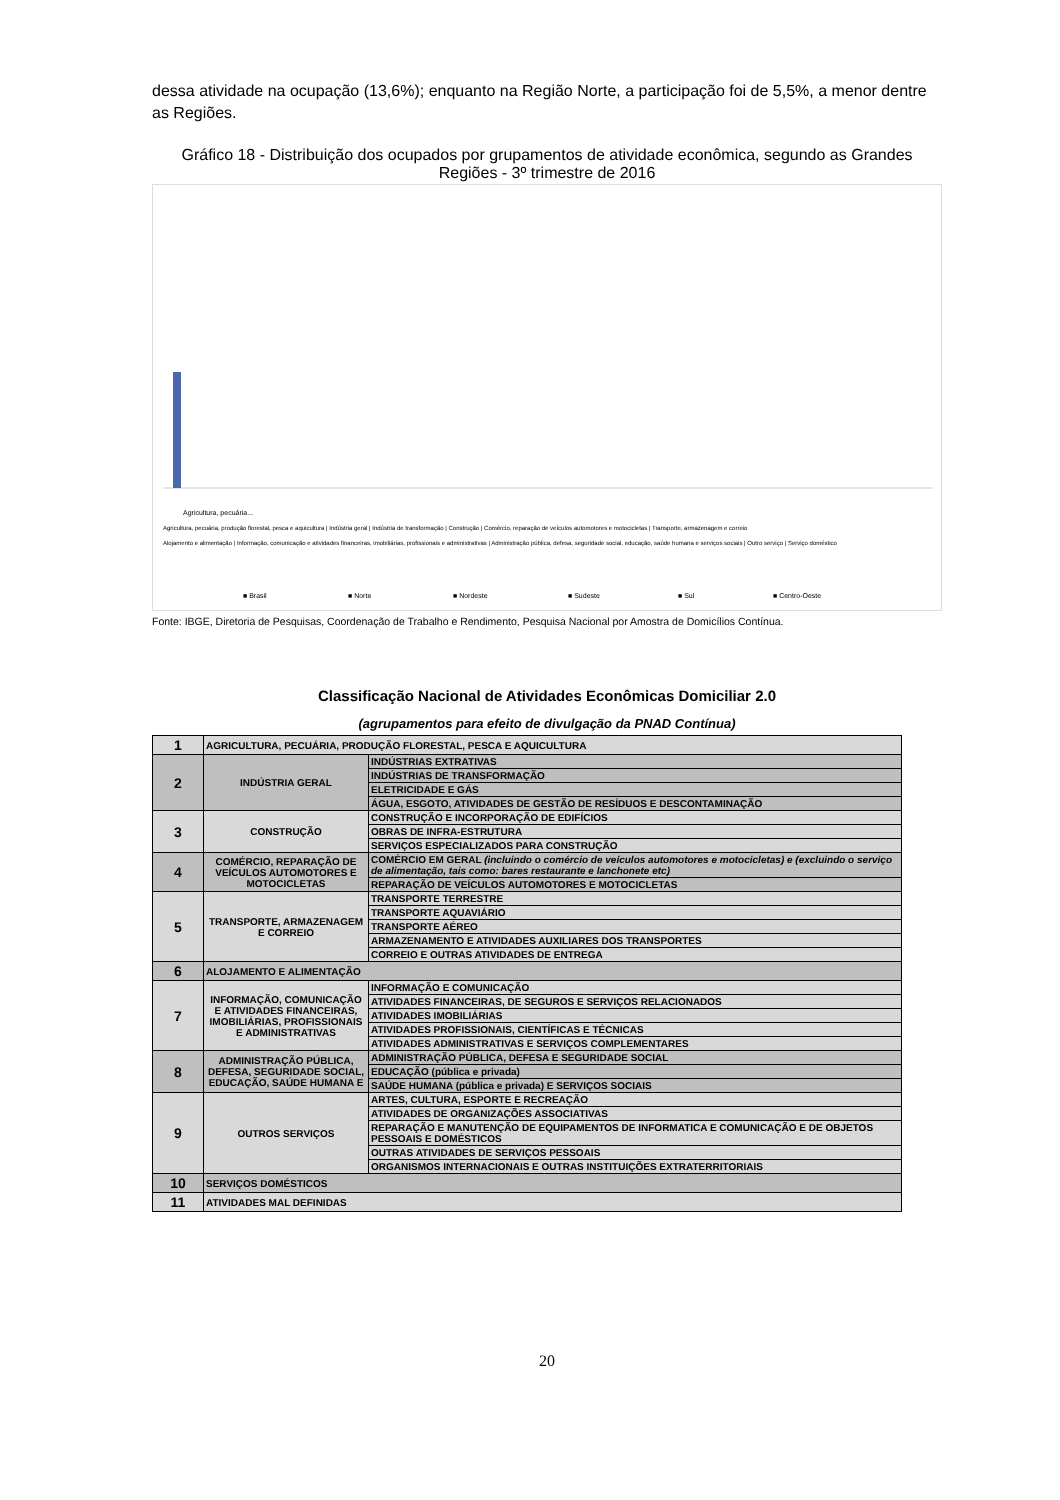dessa atividade na ocupação (13,6%); enquanto na Região Norte, a participação foi de 5,5%, a menor dentre as Regiões.
Gráfico 18 - Distribuição dos ocupados por grupamentos de atividade econômica, segundo as Grandes Regiões - 3º trimestre de 2016
Agricultura, pecuária...
■ Brasil
■ Norte
■ Nordeste
■ Sudeste
■ Sul
■ Centro-Oeste
Agricultura, pecuária, produção florestal, pesca e aquicultura | Indústria geral | Indústria de transformação | Construção | Comércio, reparação de veículos automotores e motocicletas | Transporte, armazenagem e correio
Alojamento e alimentação | Informação, comunicação e atividades financeiras, imobiliárias, profissionais e administrativas | Administração pública, defesa, seguridade social, educação, saúde humana e serviços sociais | Outro serviço | Serviço doméstico
Fonte: IBGE, Diretoria de Pesquisas, Coordenação de Trabalho e Rendimento, Pesquisa Nacional por Amostra de Domicílios Contínua.
Classificação Nacional de Atividades Econômicas Domiciliar 2.0
(agrupamentos para efeito de divulgação da PNAD Contínua)
| 1 | AGRICULTURA, PECUÁRIA, PRODUÇÃO FLORESTAL, PESCA E AQUICULTURA | |
| 2 | INDÚSTRIA GERAL | INDÚSTRIAS EXTRATIVAS |
| | | INDÚSTRIAS DE TRANSFORMAÇÃO |
| | | ELETRICIDADE E GÁS |
| | | ÁGUA, ESGOTO, ATIVIDADES DE GESTÃO DE RESÍDUOS E DESCONTAMINAÇÃO |
| 3 | CONSTRUÇÃO | CONSTRUÇÃO E INCORPORAÇÃO DE EDIFÍCIOS |
| | | OBRAS DE INFRA-ESTRUTURA |
| | | SERVIÇOS ESPECIALIZADOS PARA CONSTRUÇÃO |
| 4 | COMÉRCIO, REPARAÇÃO DE VEÍCULOS AUTOMOTORES E MOTOCICLETAS | COMÉRCIO EM GERAL (incluindo o comércio de veículos automotores e motocicletas) e (excluindo o serviço de alimentação, tais como: bares restaurante e lanchonete etc) |
| | | REPARAÇÃO DE VEÍCULOS AUTOMOTORES E MOTOCICLETAS |
| 5 | TRANSPORTE, ARMAZENAGEM E CORREIO | TRANSPORTE TERRESTRE |
| | | TRANSPORTE AQUAVIÁRIO |
| | | TRANSPORTE AÉREO |
| | | ARMAZENAMENTO E ATIVIDADES AUXILIARES DOS TRANSPORTES |
| | | CORREIO E OUTRAS ATIVIDADES DE ENTREGA |
| 6 | ALOJAMENTO E ALIMENTAÇÃO | |
| 7 | INFORMAÇÃO, COMUNICAÇÃO E ATIVIDADES FINANCEIRAS, IMOBILIÁRIAS, PROFISSIONAIS E ADMINISTRATIVAS | INFORMAÇÃO E COMUNICAÇÃO |
| | | ATIVIDADES FINANCEIRAS, DE SEGUROS E SERVIÇOS RELACIONADOS |
| | | ATIVIDADES IMOBILIÁRIAS |
| | | ATIVIDADES PROFISSIONAIS, CIENTÍFICAS E TÉCNICAS |
| | | ATIVIDADES ADMINISTRATIVAS E SERVIÇOS COMPLEMENTARES |
| 8 | ADMINISTRAÇÃO PÚBLICA, DEFESA, SEGURIDADE SOCIAL, EDUCAÇÃO, SAÚDE HUMANA E | ADMINISTRAÇÃO PÚBLICA, DEFESA E SEGURIDADE SOCIAL |
| | | EDUCAÇÃO (pública e privada) |
| | | SAÚDE HUMANA (pública e privada) E SERVIÇOS SOCIAIS |
| 9 | OUTROS SERVIÇOS | ARTES, CULTURA, ESPORTE E RECREAÇÃO |
| | | ATIVIDADES DE ORGANIZAÇÕES ASSOCIATIVAS |
| | | REPARAÇÃO E MANUTENÇÃO DE EQUIPAMENTOS DE INFORMATICA E COMUNICAÇÃO E DE OBJETOS PESSOAIS E DOMÉSTICOS |
| | | OUTRAS ATIVIDADES DE SERVIÇOS PESSOAIS |
| | | ORGANISMOS INTERNACIONAIS E OUTRAS INSTITUIÇÕES EXTRATERRITORIAIS |
| 10 | SERVIÇOS DOMÉSTICOS | |
| 11 | ATIVIDADES MAL DEFINIDAS | |
20